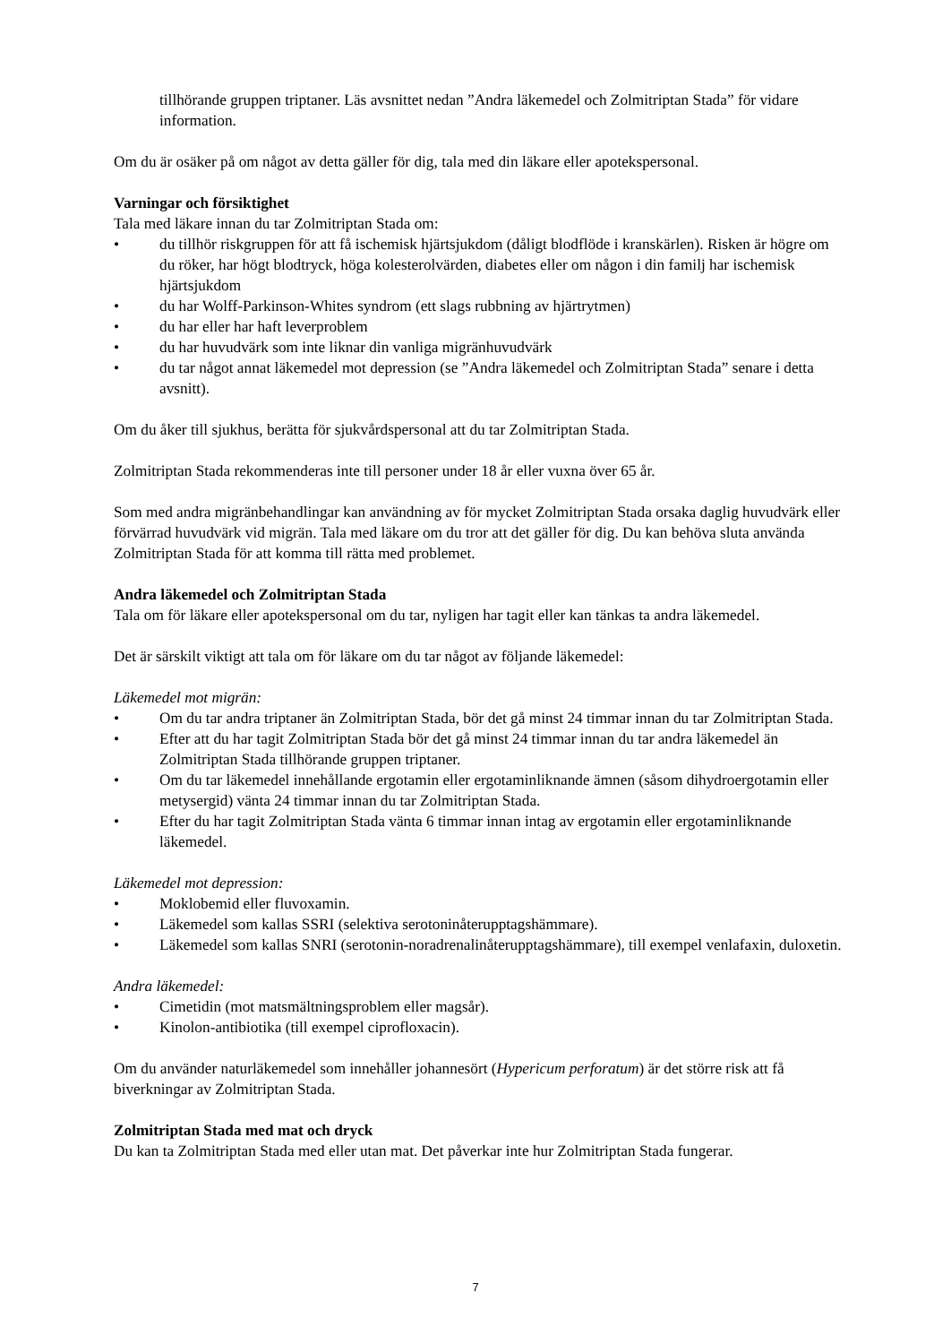tillhörande gruppen triptaner. Läs avsnittet nedan ”Andra läkemedel och Zolmitriptan Stada” för vidare information.
Om du är osäker på om något av detta gäller för dig, tala med din läkare eller apotekspersonal.
Varningar och försiktighet
Tala med läkare innan du tar Zolmitriptan Stada om:
• du tillhör riskgruppen för att få ischemisk hjärtsjukdom (dåligt blodflöde i kranskärlen). Risken är högre om du röker, har högt blodtryck, höga kolesterolvärden, diabetes eller om någon i din familj har ischemisk hjärtsjukdom
• du har Wolff-Parkinson-Whites syndrom (ett slags rubbning av hjärtrytmen)
• du har eller har haft leverproblem
• du har huvudvärk som inte liknar din vanliga migränhuvudvärk
• du tar något annat läkemedel mot depression (se ”Andra läkemedel och Zolmitriptan Stada” senare i detta avsnitt).
Om du åker till sjukhus, berätta för sjukvårdspersonal att du tar Zolmitriptan Stada.
Zolmitriptan Stada rekommenderas inte till personer under 18 år eller vuxna över 65 år.
Som med andra migränbehandlingar kan användning av för mycket Zolmitriptan Stada orsaka daglig huvudvärk eller förvärrad huvudvärk vid migrän. Tala med läkare om du tror att det gäller för dig. Du kan behöva sluta använda Zolmitriptan Stada för att komma till rätta med problemet.
Andra läkemedel och Zolmitriptan Stada
Tala om för läkare eller apotekspersonal om du tar, nyligen har tagit eller kan tänkas ta andra läkemedel.
Det är särskilt viktigt att tala om för läkare om du tar något av följande läkemedel:
Läkemedel mot migrän:
• Om du tar andra triptaner än Zolmitriptan Stada, bör det gå minst 24 timmar innan du tar Zolmitriptan Stada.
• Efter att du har tagit Zolmitriptan Stada bör det gå minst 24 timmar innan du tar andra läkemedel än Zolmitriptan Stada tillhörande gruppen triptaner.
• Om du tar läkemedel innehållande ergotamin eller ergotaminliknande ämnen (såsom dihydroergotamin eller metysergid) vänta 24 timmar innan du tar Zolmitriptan Stada.
• Efter du har tagit Zolmitriptan Stada vänta 6 timmar innan intag av ergotamin eller ergotaminliknande läkemedel.
Läkemedel mot depression:
• Moklobemid eller fluvoxamin.
• Läkemedel som kallas SSRI (selektiva serotoninåterupptagshämmare).
• Läkemedel som kallas SNRI (serotonin-noradrenalinåterupptagshämmare), till exempel venlafaxin, duloxetin.
Andra läkemedel:
• Cimetidin (mot matsmältningsproblem eller magsår).
• Kinolon-antibiotika (till exempel ciprofloxacin).
Om du använder naturläkemedel som innehåller johannesört (Hypericum perforatum) är det större risk att få biverkningar av Zolmitriptan Stada.
Zolmitriptan Stada med mat och dryck
Du kan ta Zolmitriptan Stada med eller utan mat. Det påverkar inte hur Zolmitriptan Stada fungerar.
7